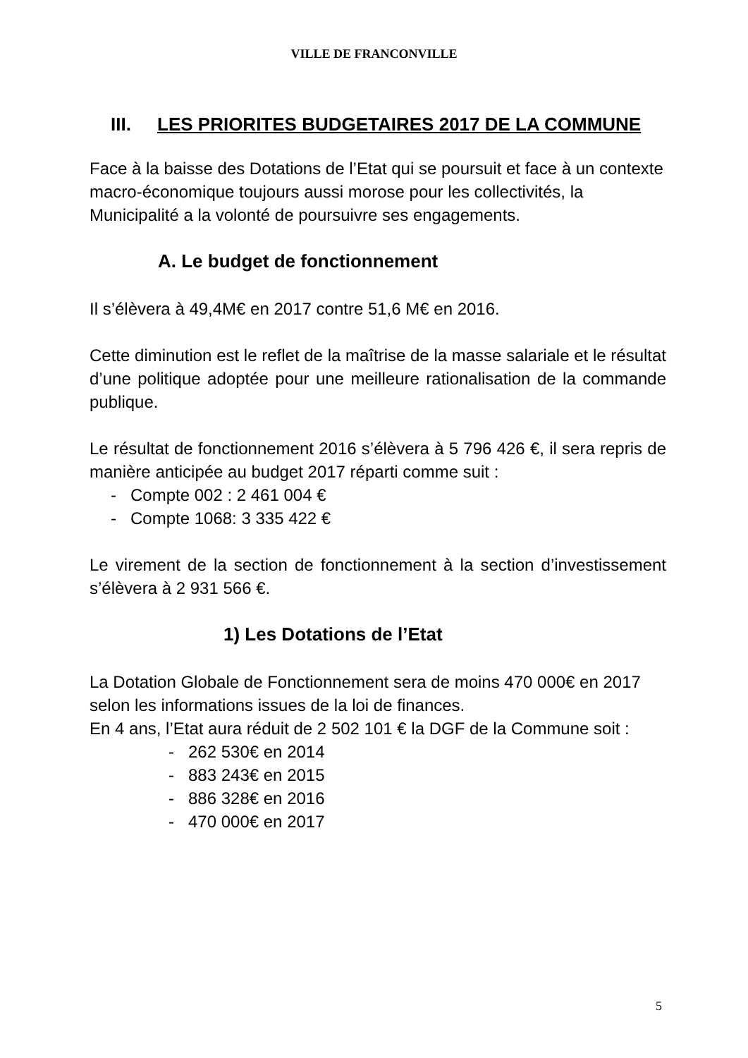VILLE DE FRANCONVILLE
III. LES PRIORITES BUDGETAIRES 2017 DE LA COMMUNE
Face à la baisse des Dotations de l’Etat qui se poursuit et face à un contexte macro-économique toujours aussi morose pour les collectivités, la Municipalité a la volonté de poursuivre ses engagements.
A. Le budget de fonctionnement
Il s’élèvera à 49,4M€ en 2017 contre 51,6 M€ en 2016.
Cette diminution est le reflet de la maîtrise de la masse salariale et le résultat d’une politique adoptée pour une meilleure rationalisation de la commande publique.
Le résultat de fonctionnement 2016 s’élèvera à 5 796 426 €, il sera repris de manière anticipée au budget 2017 réparti comme suit :
- Compte 002 : 2 461 004 €
- Compte 1068: 3 335 422 €
Le virement de la section de fonctionnement à la section d’investissement s’élèvera à 2 931 566 €.
1) Les Dotations de l’Etat
La Dotation Globale de Fonctionnement sera de moins 470 000€ en 2017 selon les informations issues de la loi de finances.
En 4 ans, l’Etat aura réduit de 2 502 101 € la DGF de la Commune soit :
- 262 530€ en 2014
- 883 243€ en 2015
- 886 328€ en 2016
- 470 000€ en 2017
5